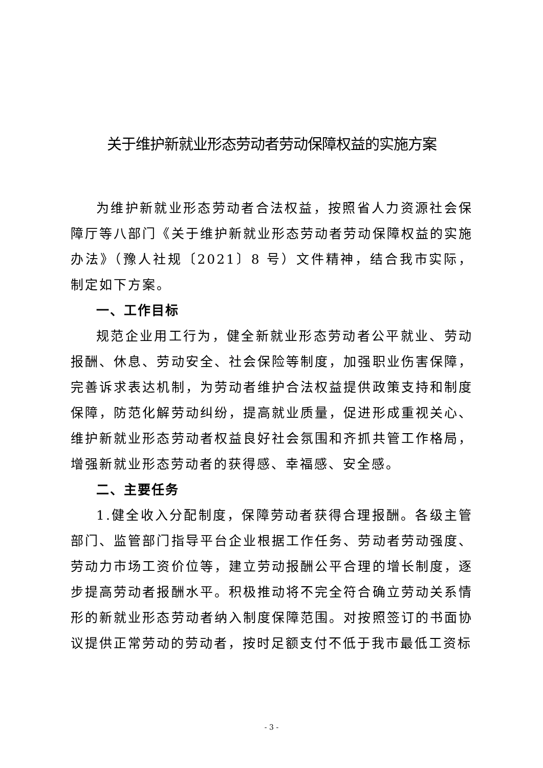关于维护新就业形态劳动者劳动保障权益的实施方案
为维护新就业形态劳动者合法权益，按照省人力资源社会保障厅等八部门《关于维护新就业形态劳动者劳动保障权益的实施办法》（豫人社规〔2021〕8 号）文件精神，结合我市实际，制定如下方案。
一、工作目标
规范企业用工行为，健全新就业形态劳动者公平就业、劳动报酬、休息、劳动安全、社会保险等制度，加强职业伤害保障，完善诉求表达机制，为劳动者维护合法权益提供政策支持和制度保障，防范化解劳动纠纷，提高就业质量，促进形成重视关心、维护新就业形态劳动者权益良好社会氛围和齐抓共管工作格局，增强新就业形态劳动者的获得感、幸福感、安全感。
二、主要任务
1.健全收入分配制度，保障劳动者获得合理报酬。各级主管部门、监管部门指导平台企业根据工作任务、劳动者劳动强度、劳动力市场工资价位等，建立劳动报酬公平合理的增长制度，逐步提高劳动者报酬水平。积极推动将不完全符合确立劳动关系情形的新就业形态劳动者纳入制度保障范围。对按照签订的书面协议提供正常劳动的劳动者，按时足额支付不低于我市最低工资标
- 3 -